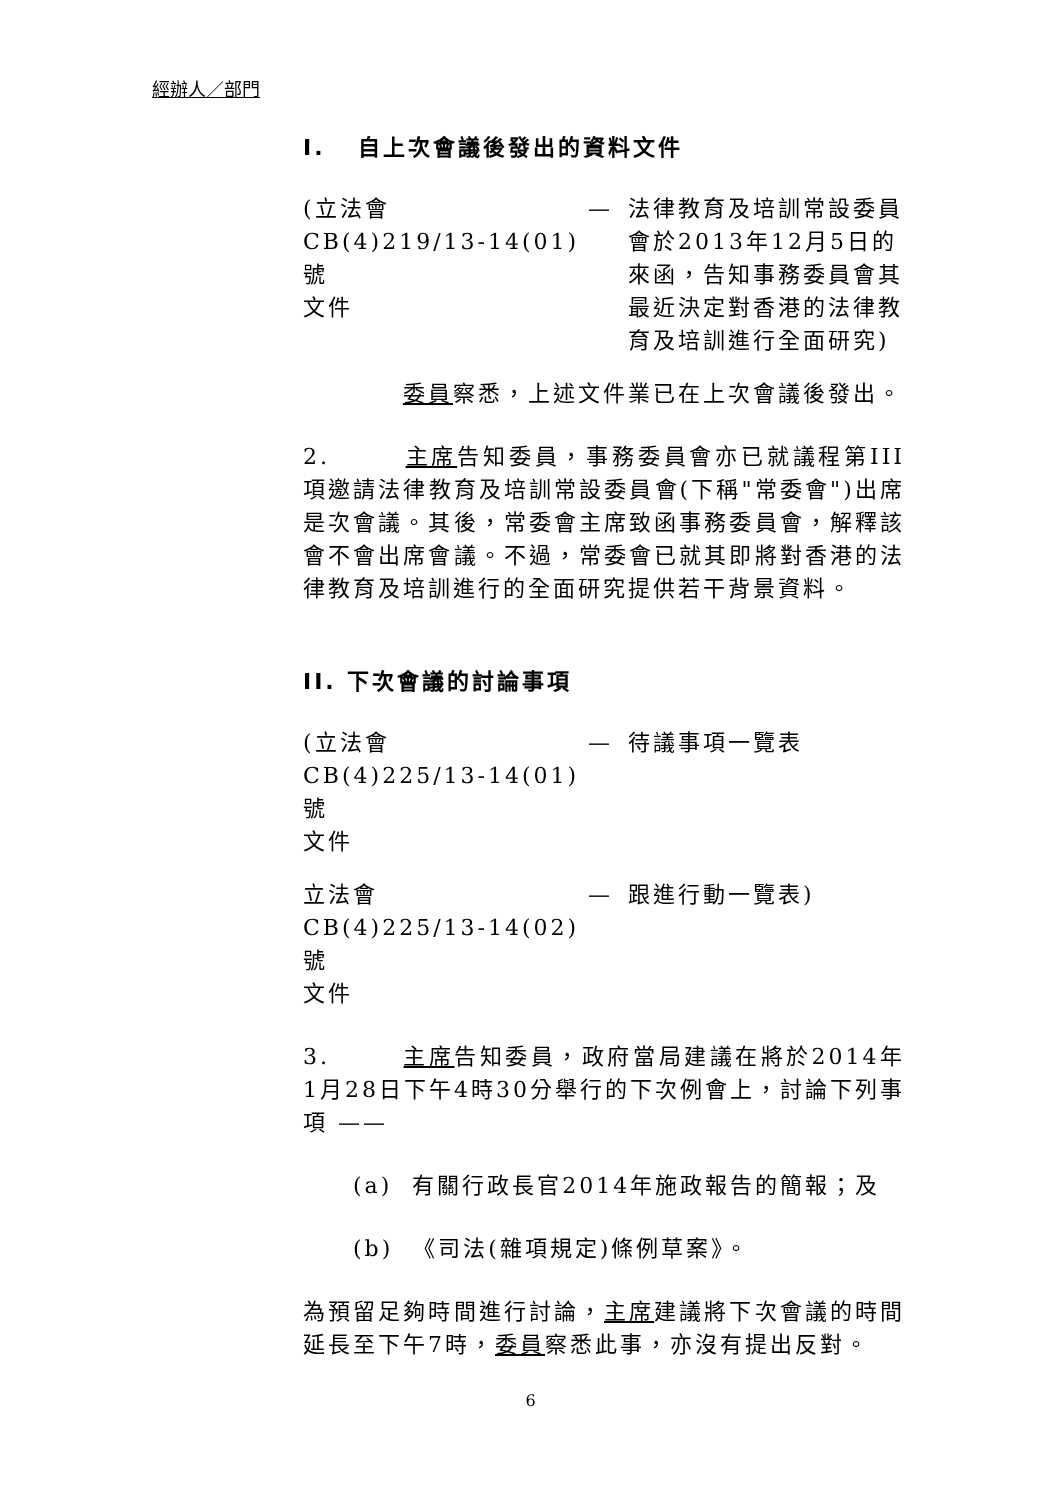經辦人／部門
I. 自上次會議後發出的資料文件
(立法會
CB(4)219/13-14(01)號
文件
— 法律教育及培訓常設委員會於2013年12月5日的來函，告知事務委員會其最近決定對香港的法律教育及培訓進行全面研究)
委員察悉，上述文件業已在上次會議後發出。
2. 主席告知委員，事務委員會亦已就議程第III項邀請法律教育及培訓常設委員會(下稱"常委會")出席是次會議。其後，常委會主席致函事務委員會，解釋該會不會出席會議。不過，常委會已就其即將對香港的法律教育及培訓進行的全面研究提供若干背景資料。
II. 下次會議的討論事項
(立法會
CB(4)225/13-14(01)號
文件
— 待議事項一覽表
立法會
CB(4)225/13-14(02)號
文件
— 跟進行動一覽表)
3. 主席告知委員，政府當局建議在將於2014年1月28日下午4時30分舉行的下次例會上，討論下列事項 ——
(a) 有關行政長官2014年施政報告的簡報；及
(b) 《司法(雜項規定)條例草案》。
為預留足夠時間進行討論，主席建議將下次會議的時間延長至下午7時，委員察悉此事，亦沒有提出反對。
6